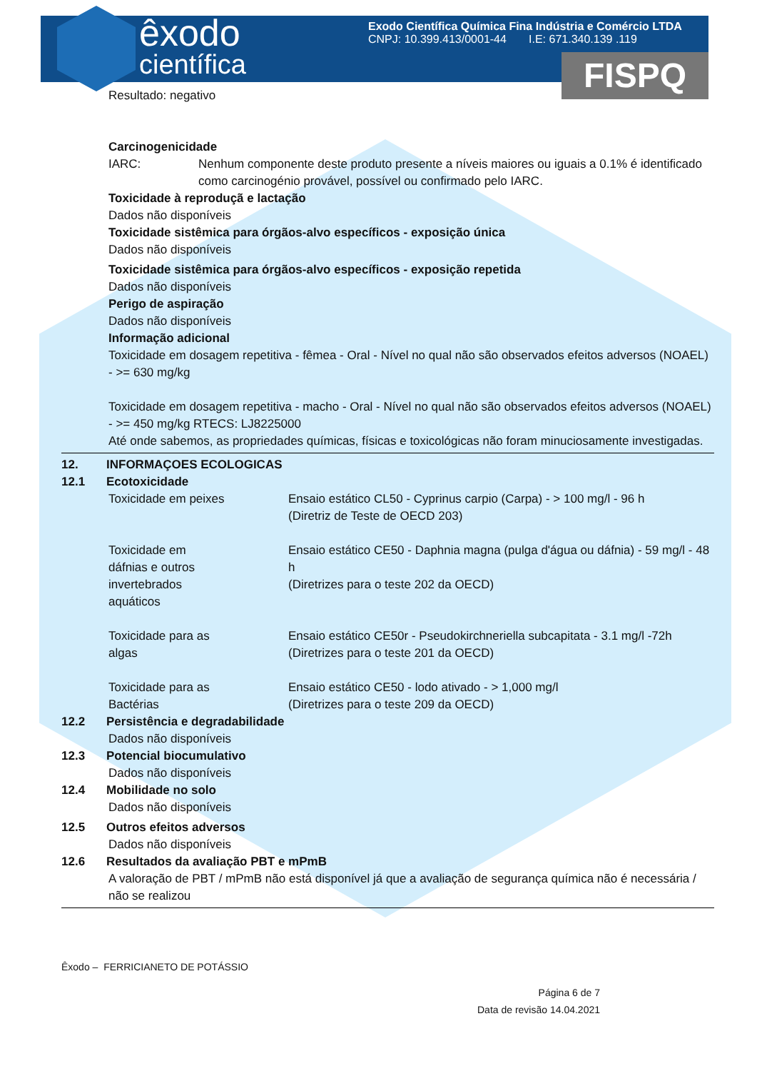êxodo
científica
Exodo Científica Química Fina Indústria e Comércio LTDA
CNPJ: 10.399.413/0001-44 I.E: 671.340.139 .119
FISPQ
Resultado: negativo
Carcinogenicidade
IARC: Nenhum componente deste produto presente a níveis maiores ou iguais a 0.1% é identificado como carcinogénio provável, possível ou confirmado pelo IARC.
Toxicidade à reproduçã e lactação
Dados não disponíveis
Toxicidade sistêmica para órgãos-alvo específicos - exposição única
Dados não disponíveis
Toxicidade sistêmica para órgãos-alvo específicos - exposição repetida
Dados não disponíveis
Perigo de aspiração
Dados não disponíveis
Informação adicional
Toxicidade em dosagem repetitiva - fêmea - Oral - Nível no qual não são observados efeitos adversos (NOAEL) - >= 630 mg/kg
Toxicidade em dosagem repetitiva - macho - Oral - Nível no qual não são observados efeitos adversos (NOAEL) - >= 450 mg/kg RTECS: LJ8225000
Até onde sabemos, as propriedades químicas, físicas e toxicológicas não foram minuciosamente investigadas.
12. INFORMAÇOES ECOLOGICAS
12.1 Ecotoxicidade
Toxicidade em peixes Ensaio estático CL50 - Cyprinus carpio (Carpa) - > 100 mg/l - 96 h
(Diretriz de Teste de OECD 203)
Toxicidade em
dáfnias e outros
invertebrados
aquáticos Ensaio estático CE50 - Daphnia magna (pulga d'água ou dáfnia) - 59 mg/l - 48 h
(Diretrizes para o teste 202 da OECD)
Toxicidade para as
algas Ensaio estático CE50r - Pseudokirchneriella subcapitata - 3.1 mg/l -72h
(Diretrizes para o teste 201 da OECD)
Toxicidade para as
Bactérias Ensaio estático CE50 - lodo ativado - > 1,000 mg/l
(Diretrizes para o teste 209 da OECD)
12.2 Persistência e degradabilidade
Dados não disponíveis
12.3 Potencial biocumulativo
Dados não disponíveis
12.4 Mobilidade no solo
Dados não disponíveis
12.5 Outros efeitos adversos
Dados não disponíveis
12.6 Resultados da avaliação PBT e mPmB
A valoração de PBT / mPmB não está disponível já que a avaliação de segurança química não é necessária / não se realizou
Êxodo – FERRICIANETO DE POTÁSSIO
Página 6 de 7
Data de revisão 14.04.2021